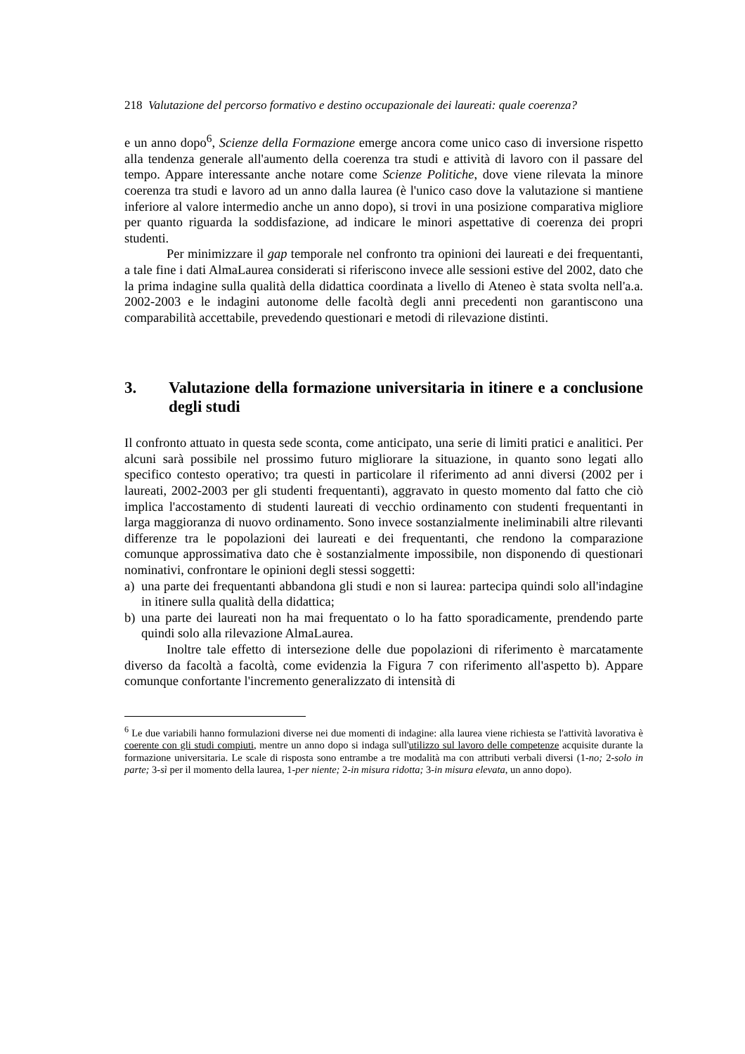218 Valutazione del percorso formativo e destino occupazionale dei laureati: quale coerenza?
e un anno dopo<sup>6</sup>, Scienze della Formazione emerge ancora come unico caso di inversione rispetto alla tendenza generale all'aumento della coerenza tra studi e attività di lavoro con il passare del tempo. Appare interessante anche notare come Scienze Politiche, dove viene rilevata la minore coerenza tra studi e lavoro ad un anno dalla laurea (è l'unico caso dove la valutazione si mantiene inferiore al valore intermedio anche un anno dopo), si trovi in una posizione comparativa migliore per quanto riguarda la soddisfazione, ad indicare le minori aspettative di coerenza dei propri studenti.
Per minimizzare il gap temporale nel confronto tra opinioni dei laureati e dei frequentanti, a tale fine i dati AlmaLaurea considerati si riferiscono invece alle sessioni estive del 2002, dato che la prima indagine sulla qualità della didattica coordinata a livello di Ateneo è stata svolta nell'a.a. 2002-2003 e le indagini autonome delle facoltà degli anni precedenti non garantiscono una comparabilità accettabile, prevedendo questionari e metodi di rilevazione distinti.
3. Valutazione della formazione universitaria in itinere e a conclusione degli studi
Il confronto attuato in questa sede sconta, come anticipato, una serie di limiti pratici e analitici. Per alcuni sarà possibile nel prossimo futuro migliorare la situazione, in quanto sono legati allo specifico contesto operativo; tra questi in particolare il riferimento ad anni diversi (2002 per i laureati, 2002-2003 per gli studenti frequentanti), aggravato in questo momento dal fatto che ciò implica l'accostamento di studenti laureati di vecchio ordinamento con studenti frequentanti in larga maggioranza di nuovo ordinamento. Sono invece sostanzialmente ineliminabili altre rilevanti differenze tra le popolazioni dei laureati e dei frequentanti, che rendono la comparazione comunque approssimativa dato che è sostanzialmente impossibile, non disponendo di questionari nominativi, confrontare le opinioni degli stessi soggetti:
a) una parte dei frequentanti abbandona gli studi e non si laurea: partecipa quindi solo all'indagine in itinere sulla qualità della didattica;
b) una parte dei laureati non ha mai frequentato o lo ha fatto sporadicamente, prendendo parte quindi solo alla rilevazione AlmaLaurea.
Inoltre tale effetto di intersezione delle due popolazioni di riferimento è marcatamente diverso da facoltà a facoltà, come evidenzia la Figura 7 con riferimento all'aspetto b). Appare comunque confortante l'incremento generalizzato di intensità di
<sup>6</sup> Le due variabili hanno formulazioni diverse nei due momenti di indagine: alla laurea viene richiesta se l'attività lavorativa è coerente con gli studi compiuti, mentre un anno dopo si indaga sull'utilizzo sul lavoro delle competenze acquisite durante la formazione universitaria. Le scale di risposta sono entrambe a tre modalità ma con attributi verbali diversi (1-no; 2-solo in parte; 3-sì per il momento della laurea, 1-per niente; 2-in misura ridotta; 3-in misura elevata, un anno dopo).